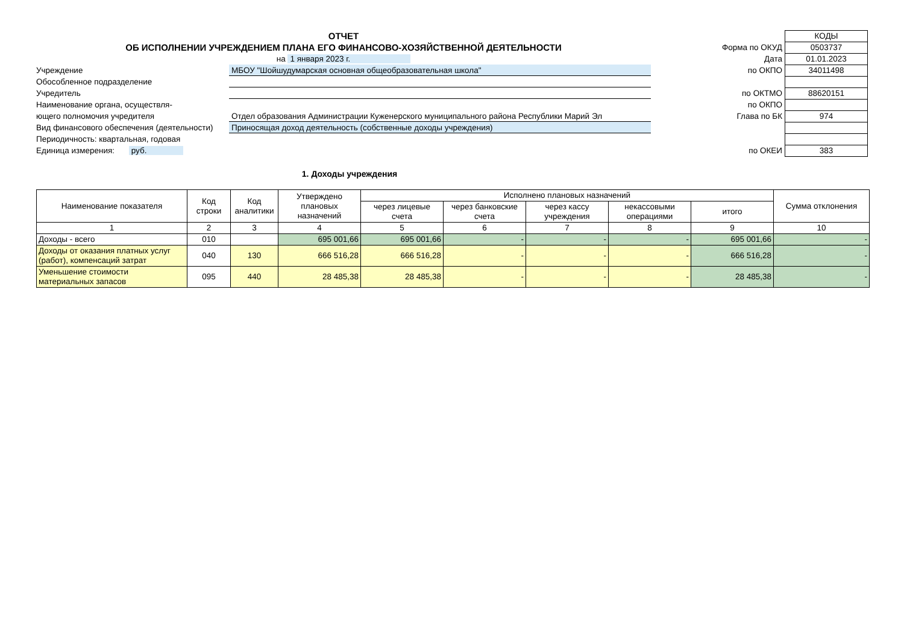ОТЧЕТ
ОБ ИСПОЛНЕНИИ УЧРЕЖДЕНИЕМ ПЛАНА ЕГО ФИНАНСОВО-ХОЗЯЙСТВЕННОЙ ДЕЯТЕЛЬНОСТИ
на 1 января 2023 г.
Учреждение МБОУ "Шойшудумарская основная общеобразовательная школа"
Обособленное подразделение
Учредитель
Наименование органа, осуществля-
ющего полномочия учредителя Отдел образования Администрации Куженерского муниципального района Республики Марий Эл
Вид финансового обеспечения (деятельности)
Приносящая доход деятельность (собственные доходы учреждения)
Периодичность: квартальная, годовая
Единица измерения: руб.
| | КОДЫ |
| Форма по ОКУД | 0503737 |
| Дата | 01.01.2023 |
| по ОКПО | 34011498 |
| по ОКТМО | 88620151 |
| по ОКПО | |
| Глава по БК | 974 |
| по ОКЕИ | 383 |
1. Доходы учреждения
| Наименование показателя | Код строки | Код аналитики | Утверждено плановых назначений | Исполнено плановых назначений | | | | | Сумма отклонения |
| --- | --- | --- | --- | --- | --- | --- | --- | --- | --- |
| | | | | через лицевые счета | через банковские счета | через кассу учреждения | некассовыми операциями | итого | |
| 1 | 2 | 3 | 4 | 5 | 6 | 7 | 8 | 9 | 10 |
| Доходы - всего | 010 | | 695 001,66 | 695 001,66 | - | - | - | 695 001,66 | - |
| Доходы от оказания платных услуг (работ), компенсаций затрат | 040 | 130 | 666 516,28 | 666 516,28 | - | - | - | 666 516,28 | - |
| Уменьшение стоимости материальных запасов | 095 | 440 | 28 485,38 | 28 485,38 | - | - | - | 28 485,38 | - |